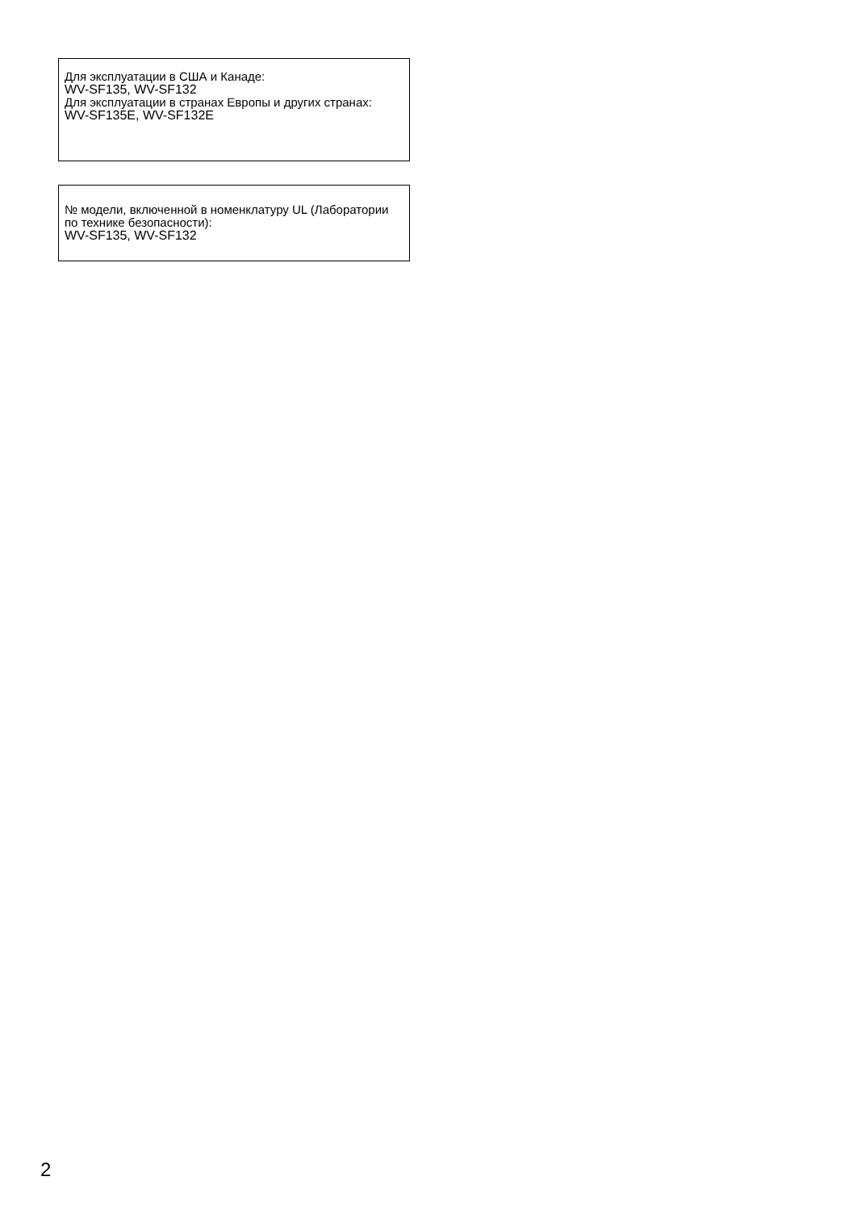Для эксплуатации в США и Канаде:
WV-SF135, WV-SF132
Для эксплуатации в странах Европы и других странах:
WV-SF135E, WV-SF132E
№ модели, включенной в номенклатуру UL (Лаборатории по технике безопасности):
WV-SF135, WV-SF132
2